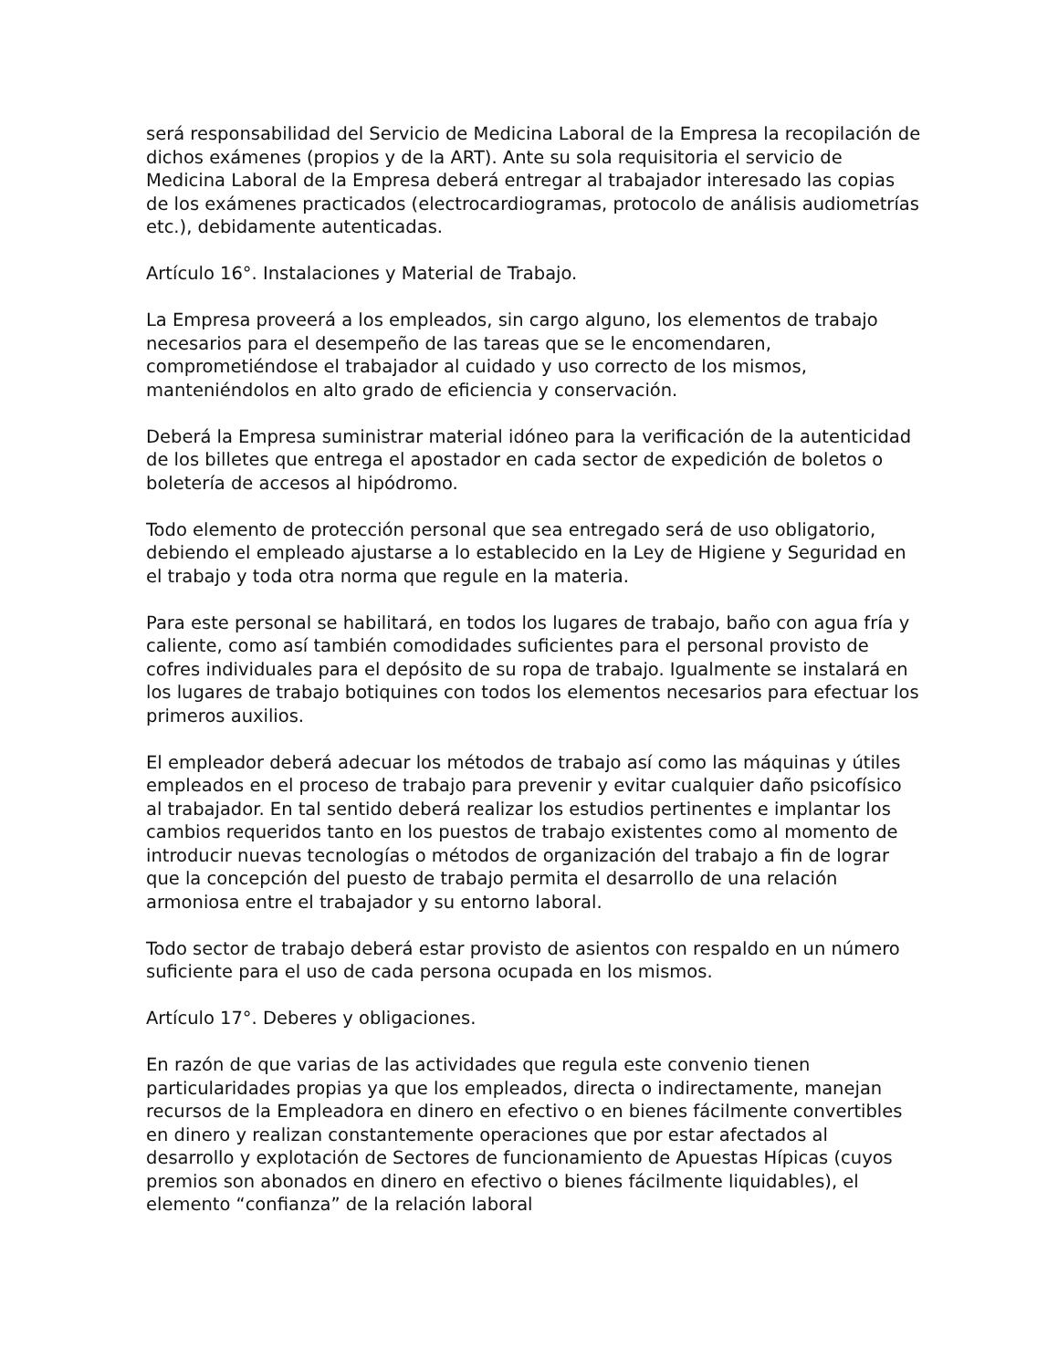será responsabilidad del Servicio de Medicina Laboral de la Empresa la recopilación de dichos exámenes (propios y de la ART). Ante su sola requisitoria el servicio de Medicina Laboral de la Empresa deberá entregar al trabajador interesado las copias de los exámenes practicados (electrocardiogramas, protocolo de análisis audiometrías etc.), debidamente autenticadas.
Artículo 16°. Instalaciones y Material de Trabajo.
La Empresa proveerá a los empleados, sin cargo alguno, los elementos de trabajo necesarios para el desempeño de las tareas que se le encomendaren, comprometiéndose el trabajador al cuidado y uso correcto de los mismos, manteniéndolos en alto grado de eficiencia y conservación.
Deberá la Empresa suministrar material idóneo para la verificación de la autenticidad de los billetes que entrega el apostador en cada sector de expedición de boletos o boletería de accesos al hipódromo.
Todo elemento de protección personal que sea entregado será de uso obligatorio, debiendo el empleado ajustarse a lo establecido en la Ley de Higiene y Seguridad en el trabajo y toda otra norma que regule en la materia.
Para este personal se habilitará, en todos los lugares de trabajo, baño con agua fría y caliente, como así también comodidades suficientes para el personal provisto de cofres individuales para el depósito de su ropa de trabajo. Igualmente se instalará en los lugares de trabajo botiquines con todos los elementos necesarios para efectuar los primeros auxilios.
El empleador deberá adecuar los métodos de trabajo así como las máquinas y útiles empleados en el proceso de trabajo para prevenir y evitar cualquier daño psicofísico al trabajador. En tal sentido deberá realizar los estudios pertinentes e implantar los cambios requeridos tanto en los puestos de trabajo existentes como al momento de introducir nuevas tecnologías o métodos de organización del trabajo a fin de lograr que la concepción del puesto de trabajo permita el desarrollo de una relación armoniosa entre el trabajador y su entorno laboral.
Todo sector de trabajo deberá estar provisto de asientos con respaldo en un número suficiente para el uso de cada persona ocupada en los mismos.
Artículo 17°. Deberes y obligaciones.
En razón de que varias de las actividades que regula este convenio tienen particularidades propias ya que los empleados, directa o indirectamente, manejan recursos de la Empleadora en dinero en efectivo o en bienes fácilmente convertibles en dinero y realizan constantemente operaciones que por estar afectados al desarrollo y explotación de Sectores de funcionamiento de Apuestas Hípicas (cuyos premios son abonados en dinero en efectivo o bienes fácilmente liquidables), el elemento “confianza” de la relación laboral